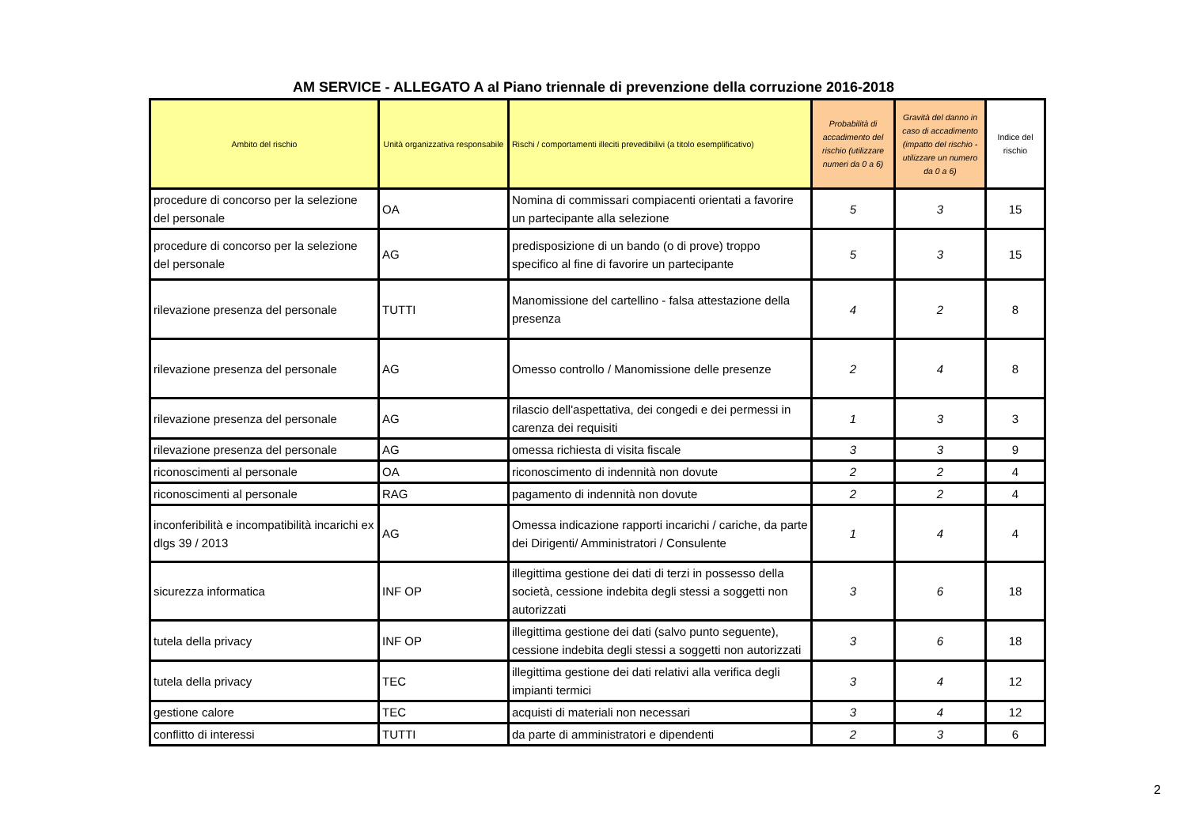AM SERVICE - ALLEGATO A al Piano triennale di prevenzione della corruzione 2016-2018
| Ambito del rischio | Unità organizzativa responsabile | Rischi / comportamenti illeciti prevedibilivi (a titolo esemplificativo) | Probabilità di accadimento del rischio (utilizzare numeri da 0 a 6) | Gravità del danno in caso di accadimento (impatto del rischio - utilizzare un numero da 0 a 6) | Indice del rischio |
| --- | --- | --- | --- | --- | --- |
| procedure di concorso per la selezione del personale | OA | Nomina di commissari compiacenti orientati a favorire un partecipante alla selezione | 5 | 3 | 15 |
| procedure di concorso per la selezione del personale | AG | predisposizione di un bando (o di prove) troppo specifico al fine di favorire un partecipante | 5 | 3 | 15 |
| rilevazione presenza del personale | TUTTI | Manomissione del cartellino - falsa attestazione della presenza | 4 | 2 | 8 |
| rilevazione presenza del personale | AG | Omesso controllo / Manomissione delle presenze | 2 | 4 | 8 |
| rilevazione presenza del personale | AG | rilascio dell'aspettativa, dei congedi e dei permessi in carenza dei requisiti | 1 | 3 | 3 |
| rilevazione presenza del personale | AG | omessa richiesta di visita fiscale | 3 | 3 | 9 |
| riconoscimenti al personale | OA | riconoscimento di indennità non dovute | 2 | 2 | 4 |
| riconoscimenti al personale | RAG | pagamento di indennità non dovute | 2 | 2 | 4 |
| inconferibilità e incompatibilità incarichi ex dlgs 39 / 2013 | AG | Omessa indicazione rapporti incarichi / cariche, da parte dei Dirigenti/ Amministratori / Consulente | 1 | 4 | 4 |
| sicurezza informatica | INF OP | illegittima gestione dei dati di terzi in possesso della società, cessione indebita degli stessi a soggetti non autorizzati | 3 | 6 | 18 |
| tutela della privacy | INF OP | illegittima gestione dei dati (salvo punto seguente), cessione indebita degli stessi a soggetti non autorizzati | 3 | 6 | 18 |
| tutela della privacy | TEC | illegittima gestione dei dati relativi alla verifica degli impianti termici | 3 | 4 | 12 |
| gestione calore | TEC | acquisti di materiali non necessari | 3 | 4 | 12 |
| conflitto di interessi | TUTTI | da parte di amministratori e dipendenti | 2 | 3 | 6 |
2